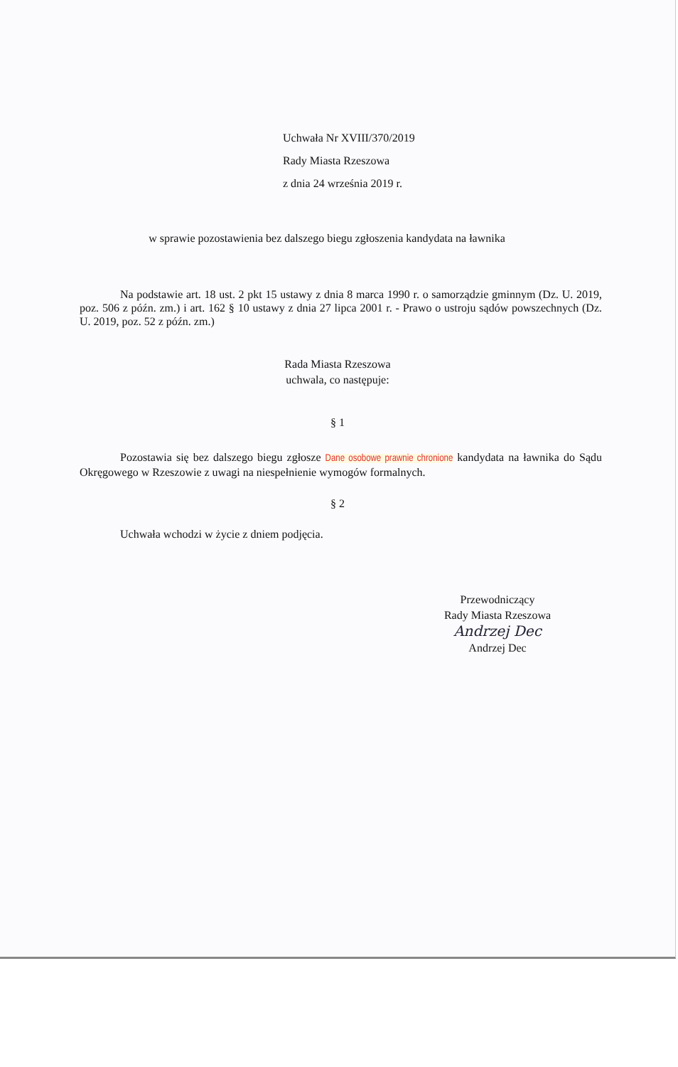Uchwała Nr XVIII/370/2019
Rady Miasta Rzeszowa
z dnia 24 września 2019 r.
w sprawie pozostawienia bez dalszego biegu zgłoszenia kandydata na ławnika
Na podstawie art. 18 ust. 2 pkt 15 ustawy z dnia 8 marca 1990 r. o samorządzie gminnym (Dz. U. 2019, poz. 506 z późn. zm.) i art. 162 § 10 ustawy z dnia 27 lipca 2001 r. - Prawo o ustroju sądów powszechnych (Dz. U. 2019, poz. 52 z późn. zm.)
Rada Miasta Rzeszowa
uchwala, co następuje:
§ 1
Pozostawia się bez dalszego biegu zgłosze Dane osobowe prawnie chronione kandydata na ławnika do Sądu Okręgowego w Rzeszowie z uwagi na niespełnienie wymogów formalnych.
§ 2
Uchwała wchodzi w życie z dniem podjęcia.
Przewodniczący
Rady Miasta Rzeszowa
Andrzej Dec
Andrzej Dec